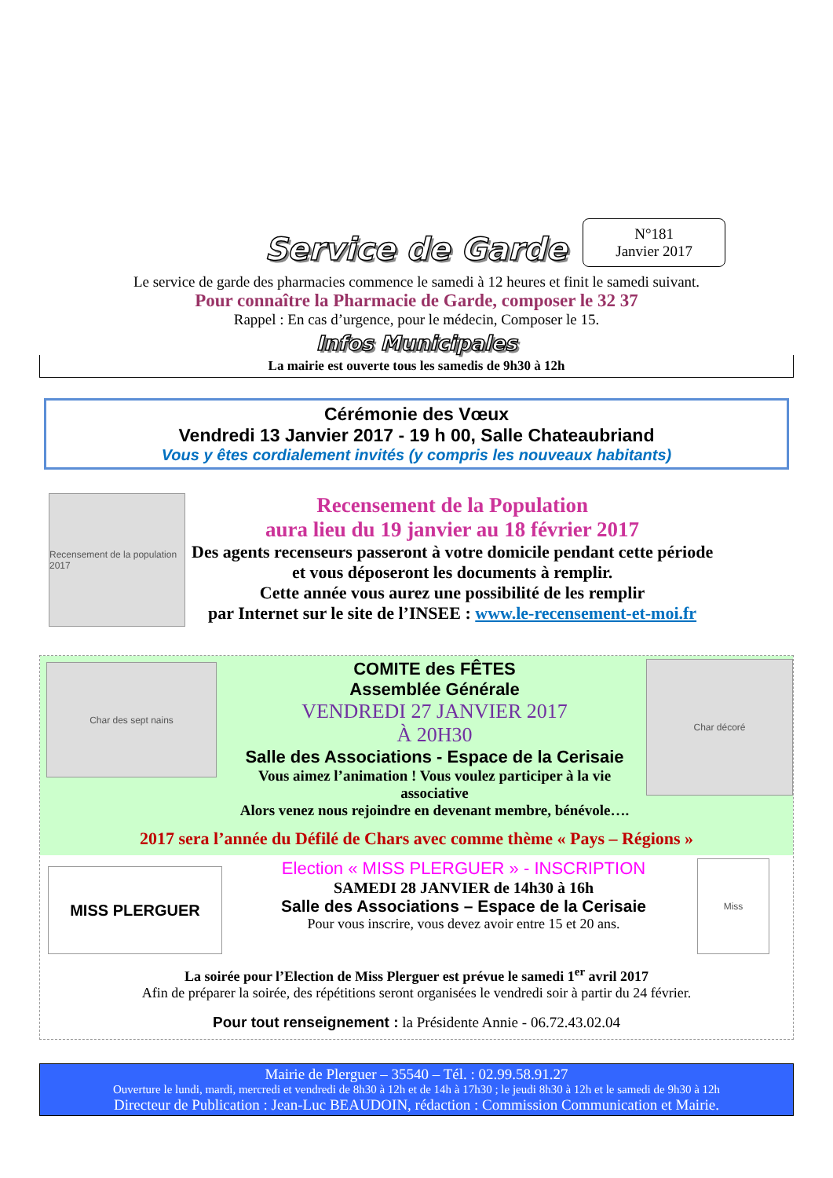Service de Garde
N°181
Janvier 2017
Le service de garde des pharmacies commence le samedi à 12 heures et finit le samedi suivant.
Pour connaître la Pharmacie de Garde, composer le 32 37
Rappel : En cas d’urgence, pour le médecin, Composer le 15.
Infos Municipales
La mairie est ouverte tous les samedis de 9h30 à 12h
Cérémonie des Vœux
Vendredi 13 Janvier 2017 - 19 h 00, Salle Chateaubriand
Vous y êtes cordialement invités (y compris les nouveaux habitants)
Recensement de la population 2017
Recensement de la Population
aura lieu du 19 janvier au 18 février 2017
Des agents recenseurs passeront à votre domicile pendant cette période
et vous déposeront les documents à remplir.
Cette année vous aurez une possibilité de les remplir
par Internet sur le site de l’INSEE : www.le-recensement-et-moi.fr
Char des sept nains
COMITE des FÊTES
Assemblée Générale
VENDREDI 27 JANVIER 2017
À 20H30
Salle des Associations - Espace de la Cerisaie
Vous aimez l’animation ! Vous voulez participer à la vie associative
Alors venez nous rejoindre en devenant membre, bénévole….
Char décoré
2017 sera l’année du Défilé de Chars avec comme thème « Pays – Régions »
MISS PLERGUER
Election « MISS PLERGUER » - INSCRIPTION
SAMEDI 28 JANVIER de 14h30 à 16h
Salle des Associations – Espace de la Cerisaie
Pour vous inscrire, vous devez avoir entre 15 et 20 ans.
Miss
La soirée pour l’Election de Miss Plerguer est prévue le samedi 1<sup>er</sup> avril 2017
Afin de préparer la soirée, des répétitions seront organisées le vendredi soir à partir du 24 février.
Pour tout renseignement : la Présidente Annie - 06.72.43.02.04
Mairie de Plerguer – 35540 – Tél. : 02.99.58.91.27
Ouverture le lundi, mardi, mercredi et vendredi de 8h30 à 12h et de 14h à 17h30 ; le jeudi 8h30 à 12h et le samedi de 9h30 à 12h
Directeur de Publication : Jean-Luc BEAUDOIN, rédaction : Commission Communication et Mairie.